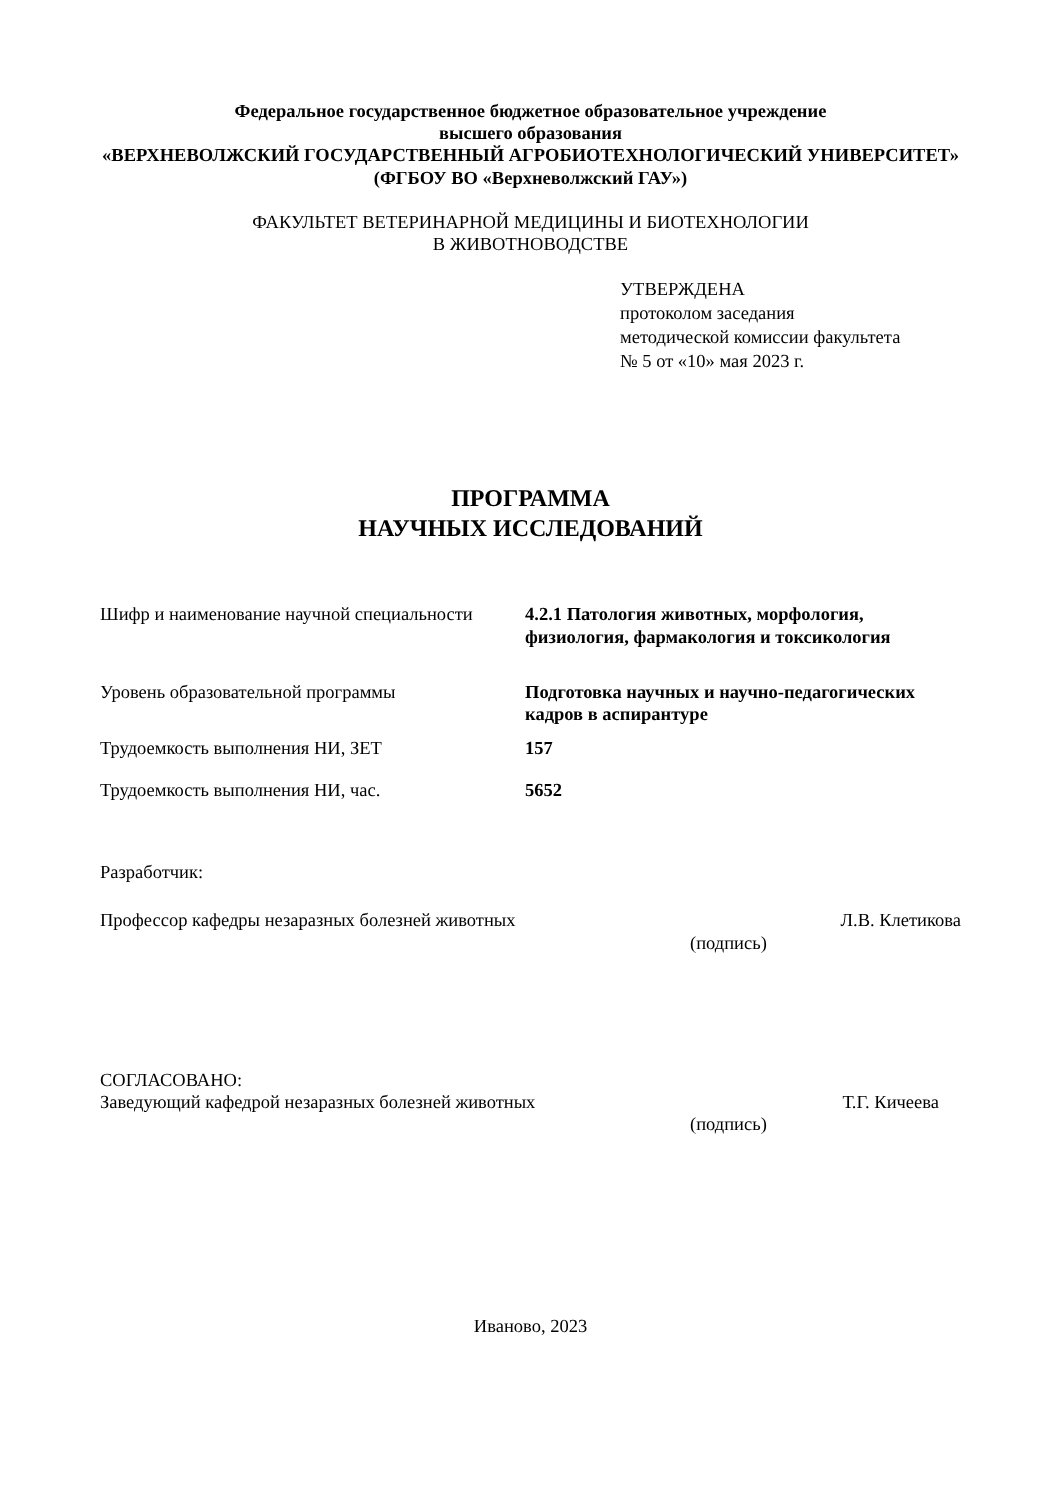Федеральное государственное бюджетное образовательное учреждение
высшего образования
«ВЕРХНЕВОЛЖСКИЙ ГОСУДАРСТВЕННЫЙ АГРОБИОТЕХНОЛОГИЧЕСКИЙ УНИВЕРСИТЕТ»
(ФГБОУ ВО «Верхневолжский ГАУ»)
ФАКУЛЬТЕТ ВЕТЕРИНАРНОЙ МЕДИЦИНЫ И БИОТЕХНОЛОГИИ
В ЖИВОТНОВОДСТВЕ
УТВЕРЖДЕНА
протоколом заседания
методической комиссии факультета
№ 5 от «10» мая 2023 г.
ПРОГРАММА
НАУЧНЫХ ИССЛЕДОВАНИЙ
| Шифр и наименование научной специальности | 4.2.1 Патология животных, морфология, физиология, фармакология и токсикология |
| Уровень образовательной программы | Подготовка научных и научно-педагогических кадров в аспирантуре |
| Трудоемкость выполнения НИ, ЗЕТ | 157 |
| Трудоемкость выполнения НИ, час. | 5652 |
Разработчик:
Профессор кафедры незаразных болезней животных Л.В. Клетикова
(подпись)
СОГЛАСОВАНО:
Заведующий кафедрой незаразных болезней животных Т.Г. Кичеева
(подпись)
Иваново, 2023